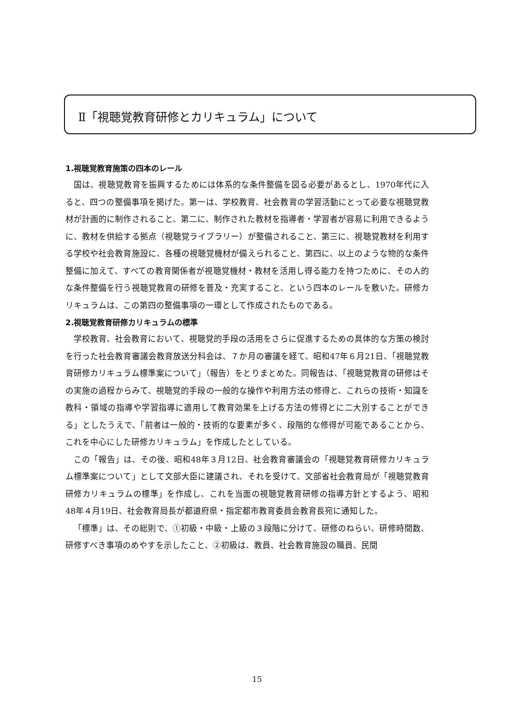Ⅱ「視聴覚教育研修とカリキュラム」について
1.視聴覚教育施策の四本のレール
国は、視聴覚教育を振興するためには体系的な条件整備を図る必要があるとし、1970年代に入ると、四つの整備事項を掲げた。第一は、学校教育、社会教育の学習活動にとって必要な視聴覚教材が計画的に制作されること、第二に、制作された教材を指導者・学習者が容易に利用できるように、教材を供給する拠点（視聴覚ライブラリー）が整備されること、第三に、視聴覚教材を利用する学校や社会教育施設に、各種の視聴覚機材が備えられること、第四に、以上のような物的な条件整備に加えて、すべての教育関係者が視聴覚機材・教材を活用し得る能力を持つために、その人的な条件整備を行う視聴覚教育の研修を普及・充実すること、という四本のレールを敷いた。研修カリキュラムは、この第四の整備事項の一環として作成されたものである。
2.視聴覚教育研修カリキュラムの標準
学校教育、社会教育において、視聴覚的手段の活用をさらに促進するための具体的な方策の検討を行った社会教育審議会教育放送分科会は、７か月の審議を経て、昭和47年６月21日、「視聴覚教育研修カリキュラム標準案について」（報告）をとりまとめた。同報告は、「視聴覚教育の研修はその実施の過程からみて、視聴覚的手段の一般的な操作や利用方法の修得と、これらの技術・知識を教科・領域の指導や学習指導に適用して教育効果を上げる方法の修得とに二大別することができる」としたうえで、「前者は一般的・技術的な要素が多く、段階的な修得が可能であることから、これを中心にした研修カリキュラム」を作成したとしている。
この「報告」は、その後、昭和48年３月12日、社会教育審議会の「視聴覚教育研修カリキュラム標準案について」として文部大臣に建議され、それを受けて、文部省社会教育局が「視聴覚教育研修カリキュラムの標準」を作成し、これを当面の視聴覚教育研修の指導方針とするよう、昭和48年４月19日、社会教育局長が都道府県・指定都市教育委員会教育長宛に通知した。
「標準」は、その総則で、①初級・中級・上級の３段階に分けて、研修のねらい、研修時間数、研修すべき事項のめやすを示したこと、②初級は、教員、社会教育施設の職員、民間
15